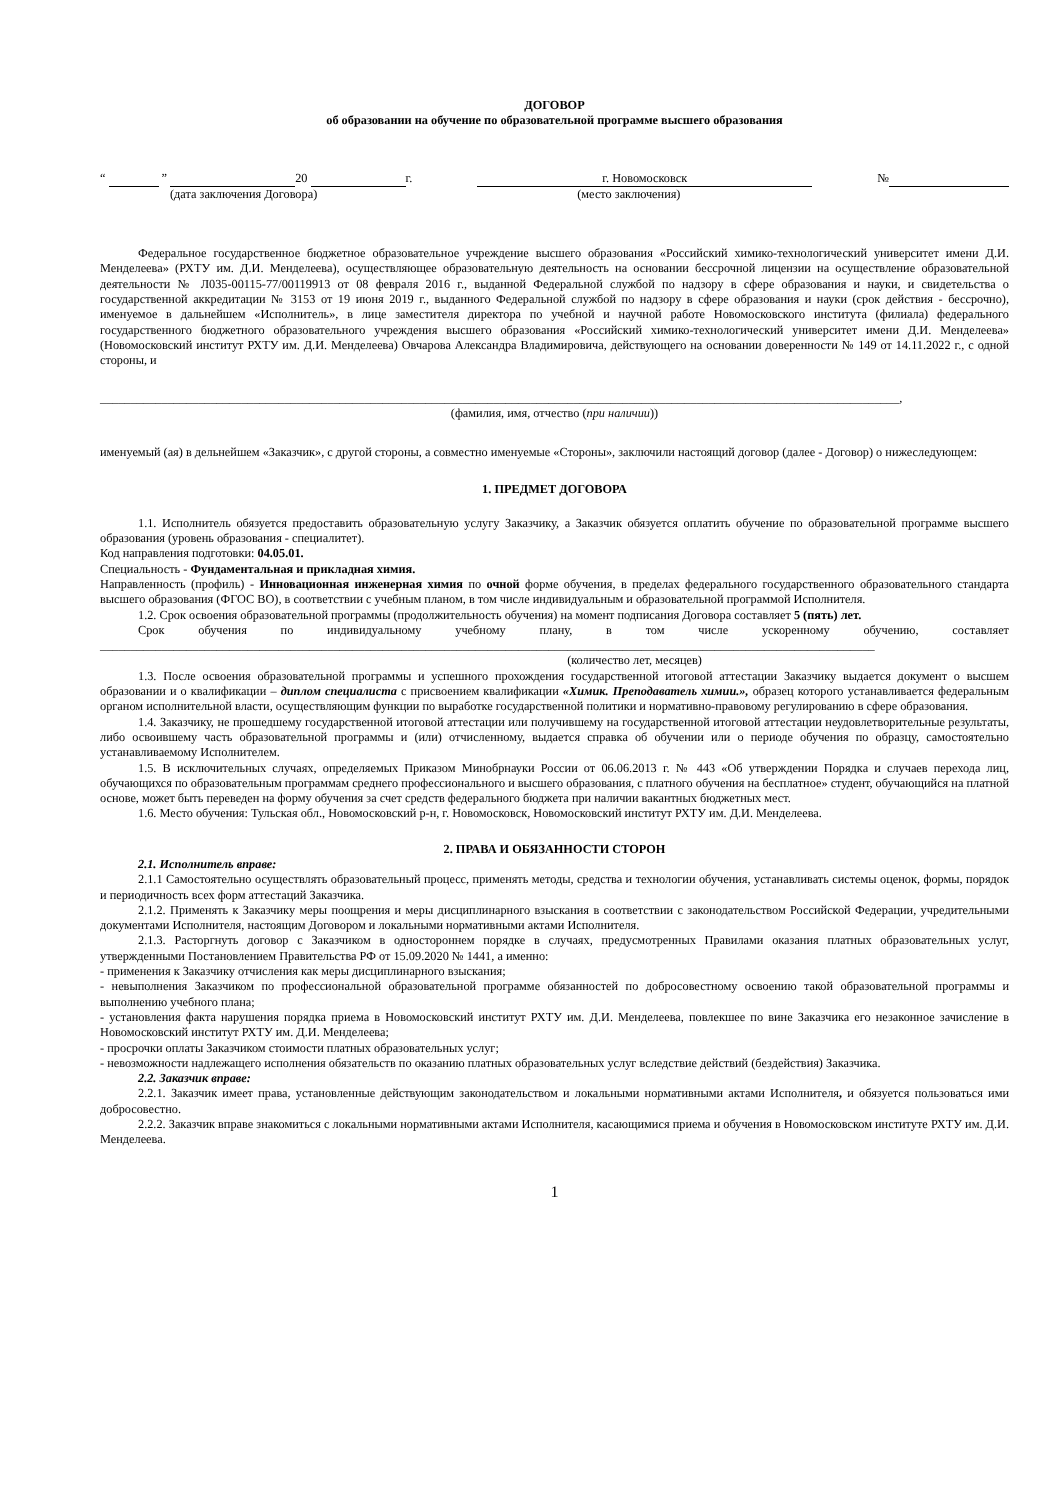ДОГОВОР
об образовании на обучение по образовательной программе высшего образования
“ ” 20 г. г. Новомосковск №
(дата заключения Договора) (место заключения)
Федеральное государственное бюджетное образовательное учреждение высшего образования «Российский химико-технологический университет имени Д.И. Менделеева» (РХТУ им. Д.И. Менделеева), осуществляющее образовательную деятельность на основании бессрочной лицензии на осуществление образовательной деятельности № Л035-00115-77/00119913 от 08 февраля 2016 г., выданной Федеральной службой по надзору в сфере образования и науки, и свидетельства о государственной аккредитации № 3153 от 19 июня 2019 г., выданного Федеральной службой по надзору в сфере образования и науки (срок действия - бессрочно), именуемое в дальнейшем «Исполнитель», в лице заместителя директора по учебной и научной работе Новомосковского института (филиала) федерального государственного бюджетного образовательного учреждения высшего образования «Российский химико-технологический университет имени Д.И. Менделеева» (Новомосковский институт РХТУ им. Д.И. Менделеева) Овчарова Александра Владимировича, действующего на основании доверенности № 149 от 14.11.2022 г., с одной стороны, и
__________________________________________________________________________________________________________________________________,
(фамилия, имя, отчество (при наличии))
именуемый (ая) в дельнейшем «Заказчик», с другой стороны, а совместно именуемые «Стороны», заключили настоящий договор (далее - Договор) о нижеследующем:
1. ПРЕДМЕТ ДОГОВОРА
1.1. Исполнитель обязуется предоставить образовательную услугу Заказчику, а Заказчик обязуется оплатить обучение по образовательной программе высшего образования (уровень образования - специалитет).
Код направления подготовки: 04.05.01.
Специальность - Фундаментальная и прикладная химия.
Направленность (профиль) - Инновационная инженерная химия по очной форме обучения, в пределах федерального государственного образовательного стандарта высшего образования (ФГОС ВО), в соответствии с учебным планом, в том числе индивидуальным и образовательной программой Исполнителя.
1.2. Срок освоения образовательной программы (продолжительность обучения) на момент подписания Договора составляет 5 (пять) лет.
Срок обучения по индивидуальному учебному плану, в том числе ускоренному обучению, составляет
______________________________________________________________________________________________________________________________
(количество лет, месяцев)
1.3. После освоения образовательной программы и успешного прохождения государственной итоговой аттестации Заказчику выдается документ о высшем образовании и о квалификации – диплом специалиста с присвоением квалификации «Химик. Преподаватель химии.», образец которого устанавливается федеральным органом исполнительной власти, осуществляющим функции по выработке государственной политики и нормативно-правовому регулированию в сфере образования.
1.4. Заказчику, не прошедшему государственной итоговой аттестации или получившему на государственной итоговой аттестации неудовлетворительные результаты, либо освоившему часть образовательной программы и (или) отчисленному, выдается справка об обучении или о периоде обучения по образцу, самостоятельно устанавливаемому Исполнителем.
1.5. В исключительных случаях, определяемых Приказом Минобрнауки России от 06.06.2013 г. № 443 «Об утверждении Порядка и случаев перехода лиц, обучающихся по образовательным программам среднего профессионального и высшего образования, с платного обучения на бесплатное» студент, обучающийся на платной основе, может быть переведен на форму обучения за счет средств федерального бюджета при наличии вакантных бюджетных мест.
1.6. Место обучения: Тульская обл., Новомосковский р-н, г. Новомосковск, Новомосковский институт РХТУ им. Д.И. Менделеева.
2. ПРАВА И ОБЯЗАННОСТИ СТОРОН
2.1. Исполнитель вправе:
2.1.1 Самостоятельно осуществлять образовательный процесс, применять методы, средства и технологии обучения, устанавливать системы оценок, формы, порядок и периодичность всех форм аттестаций Заказчика.
2.1.2. Применять к Заказчику меры поощрения и меры дисциплинарного взыскания в соответствии с законодательством Российской Федерации, учредительными документами Исполнителя, настоящим Договором и локальными нормативными актами Исполнителя.
2.1.3. Расторгнуть договор с Заказчиком в одностороннем порядке в случаях, предусмотренных Правилами оказания платных образовательных услуг, утвержденными Постановлением Правительства РФ от 15.09.2020 № 1441, а именно:
- применения к Заказчику отчисления как меры дисциплинарного взыскания;
- невыполнения Заказчиком по профессиональной образовательной программе обязанностей по добросовестному освоению такой образовательной программы и выполнению учебного плана;
- установления факта нарушения порядка приема в Новомосковский институт РХТУ им. Д.И. Менделеева, повлекшее по вине Заказчика его незаконное зачисление в Новомосковский институт РХТУ им. Д.И. Менделеева;
- просрочки оплаты Заказчиком стоимости платных образовательных услуг;
- невозможности надлежащего исполнения обязательств по оказанию платных образовательных услуг вследствие действий (бездействия) Заказчика.
2.2. Заказчик вправе:
2.2.1. Заказчик имеет права, установленные действующим законодательством и локальными нормативными актами Исполнителя, и обязуется пользоваться ими добросовестно.
2.2.2. Заказчик вправе знакомиться с локальными нормативными актами Исполнителя, касающимися приема и обучения в Новомосковском институте РХТУ им. Д.И. Менделеева.
1